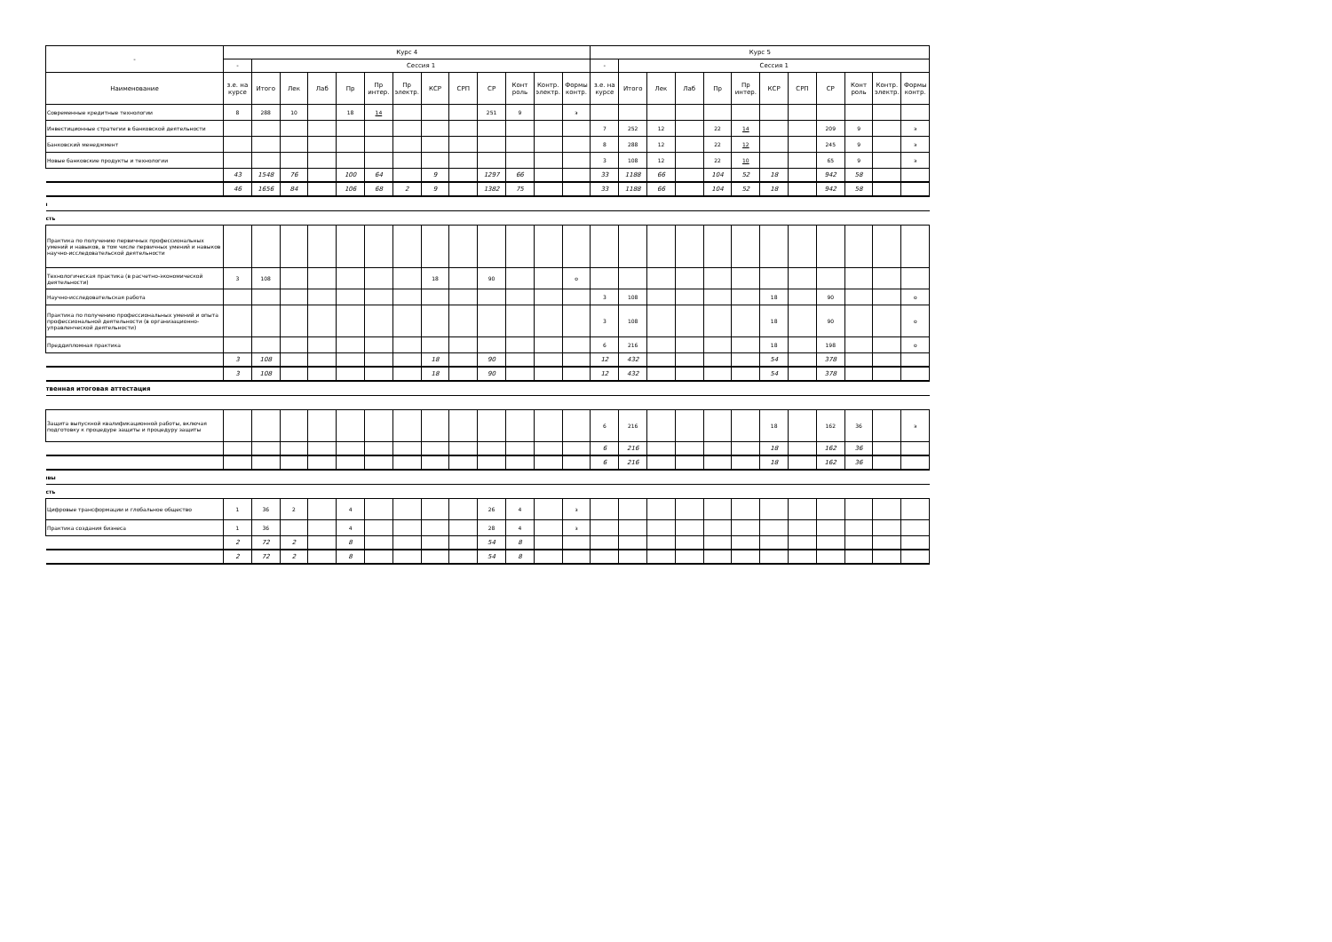| - | Курс 4 | | | | | | | | | | | | | Курс 5 | | | | | | | | | | | |
| --- | --- | --- | --- | --- | --- | --- | --- | --- | --- | --- | --- | --- | --- | --- | --- | --- | --- | --- | --- | --- | --- | --- | --- | --- | --- |
| | - | Сессия 1 | | | | | | | | | | | | - | Сессия 1 | | | | | | | | | | |
| Наименование | з.е. на курсе | Итого | Лек | Лаб | Пр | Пр интер. | Пр электр. | КСР | СРП | СР | Конт роль | Контр. электр. | Формы контр. | з.е. на курсе | Итого | Лек | Лаб | Пр | Пр интер. | КСР | СРП | СР | Конт роль | Контр. электр. | Формы контр. |
| Современные кредитные технологии | 8 | 288 | 10 | | 18 | 14 | | | | 251 | 9 | | э | | | | | | | | | | | | |
| Инвестиционные стратегии в банковской деятельности | | | | | | | | | | | | | | 7 | 252 | 12 | | 22 | 14 | | | 209 | 9 | | э |
| Банковский менеджмент | | | | | | | | | | | | | | 8 | 288 | 12 | | 22 | 12 | | | 245 | 9 | | э |
| Новые банковские продукты и технологии | | | | | | | | | | | | | | 3 | 108 | 12 | | 22 | 10 | | | 65 | 9 | | э |
| | 43 | 1548 | 76 | | 100 | 64 | | 9 | | 1297 | 66 | | | 33 | 1188 | 66 | | 104 | 52 | 18 | | 942 | 58 | | |
| | 46 | 1656 | 84 | | 106 | 68 | 2 | 9 | | 1382 | 75 | | | 33 | 1188 | 66 | | 104 | 52 | 18 | | 942 | 58 | | |
| ı | | | | | | | | | | | | | | | | | | | | | | | | | |
| сть | | | | | | | | | | | | | | | | | | | | | | | | | |
| Практика по получению первичных профессиональных умений и навыков, в том числе первичных умений и навыков научно-исследовательской деятельности | | | | | | | | | | | | | | | | | | | | | | | | | |
| Технологическая практика (в расчетно-экономической деятельности) | 3 | 108 | | | | | | 18 | | 90 | | | о | | | | | | | | | | | | |
| Научно-исследовательская работа | | | | | | | | | | | | | | 3 | 108 | | | | | 18 | | 90 | | | о |
| Практика по получению профессиональных умений и опыта профессиональной деятельности (в организационно-управленческой деятельности) | | | | | | | | | | | | | | 3 | 108 | | | | | 18 | | 90 | | | о |
| Преддипломная практика | | | | | | | | | | | | | | 6 | 216 | | | | | 18 | | 198 | | | о |
| | 3 | 108 | | | | | | 18 | | 90 | | | | 12 | 432 | | | | | 54 | | 378 | | | |
| | 3 | 108 | | | | | | 18 | | 90 | | | | 12 | 432 | | | | | 54 | | 378 | | | |
| твенная итоговая аттестация | | | | | | | | | | | | | | | | | | | | | | | | | |
| Защита выпускной квалификационной работы, включая подготовку к процедуре защиты и процедуру защиты | | | | | | | | | | | | | | 6 | 216 | | | | | 18 | | 162 | 36 | | э |
| | | | | | | | | | | | | | | 6 | 216 | | | | | 18 | | 162 | 36 | | |
| | | | | | | | | | | | | | | 6 | 216 | | | | | 18 | | 162 | 36 | | |
| ıвы | | | | | | | | | | | | | | | | | | | | | | | | | |
| сть | | | | | | | | | | | | | | | | | | | | | | | | | |
| Цифровые трансформации и глобальное общество | 1 | 36 | 2 | | 4 | | | | | 26 | 4 | | з | | | | | | | | | | | | |
| Практика создания бизнеса | 1 | 36 | | | 4 | | | | | 28 | 4 | | з | | | | | | | | | | | | |
| | 2 | 72 | 2 | | 8 | | | | | 54 | 8 | | | | | | | | | | | | | | |
| | 2 | 72 | 2 | | 8 | | | | | 54 | 8 | | | | | | | | | | | | | | |